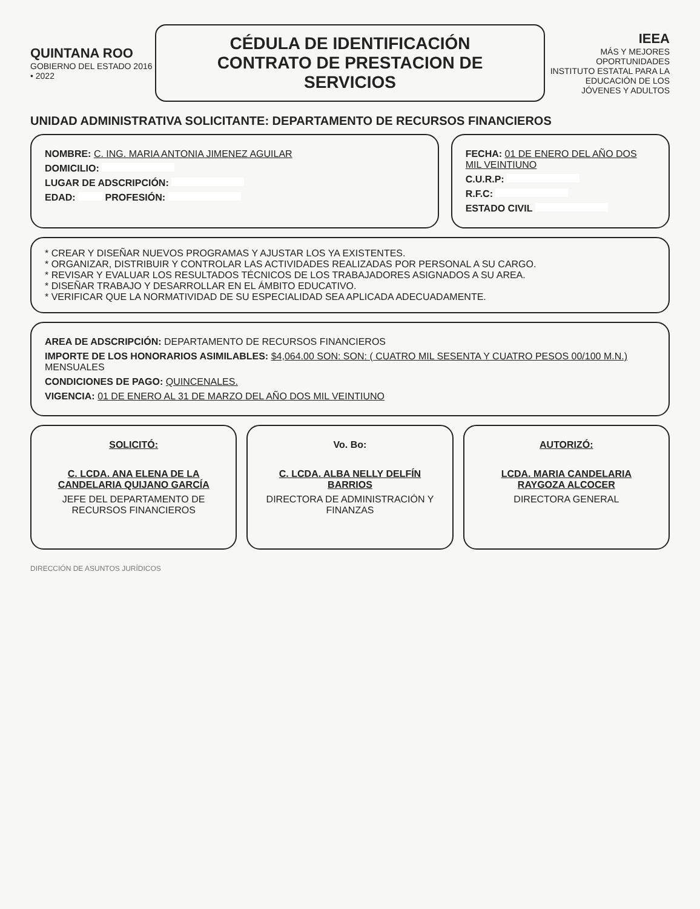QUINTANA ROO
GOBIERNO DEL ESTADO 2016 • 2022
CÉDULA DE IDENTIFICACIÓN
CONTRATO DE PRESTACION DE SERVICIOS
IEEA
MÁS Y MEJORES OPORTUNIDADES
INSTITUTO ESTATAL PARA LA EDUCACIÓN DE LOS JÓVENES Y ADULTOS
UNIDAD ADMINISTRATIVA SOLICITANTE: DEPARTAMENTO DE RECURSOS FINANCIEROS
NOMBRE: C. ING. MARIA ANTONIA JIMENEZ AGUILAR
DOMICILIO:
LUGAR DE ADSCRIPCIÓN:
EDAD: PROFESIÓN:
FECHA: 01 DE ENERO DEL AÑO DOS MIL VEINTIUNO
C.U.R.P:
R.F.C:
ESTADO CIVIL
* CREAR Y DISEÑAR NUEVOS PROGRAMAS Y AJUSTAR LOS YA EXISTENTES.
* ORGANIZAR, DISTRIBUIR Y CONTROLAR LAS ACTIVIDADES REALIZADAS POR PERSONAL A SU CARGO.
* REVISAR Y EVALUAR LOS RESULTADOS TÉCNICOS DE LOS TRABAJADORES ASIGNADOS A SU AREA.
* DISEÑAR TRABAJO Y DESARROLLAR EN EL ÁMBITO EDUCATIVO.
* VERIFICAR QUE LA NORMATIVIDAD DE SU ESPECIALIDAD SEA APLICADA ADECUADAMENTE.
AREA DE ADSCRIPCIÓN: DEPARTAMENTO DE RECURSOS FINANCIEROS
IMPORTE DE LOS HONORARIOS ASIMILABLES: $4,064.00 SON: SON: ( CUATRO MIL SESENTA Y CUATRO PESOS 00/100 M.N.)
MENSUALES
CONDICIONES DE PAGO: QUINCENALES.
VIGENCIA: 01 DE ENERO AL 31 DE MARZO DEL AÑO DOS MIL VEINTIUNO
SOLICITÓ:
C. LCDA. ANA ELENA DE LA CANDELARIA QUIJANO GARCÍA
JEFE DEL DEPARTAMENTO DE RECURSOS FINANCIEROS
Vo. Bo:
C. LCDA. ALBA NELLY DELFÍN BARRIOS
DIRECTORA DE ADMINISTRACIÓN Y FINANZAS
AUTORIZÓ:
LCDA. MARIA CANDELARIA RAYGOZA ALCOCER
DIRECTORA GENERAL
DIRECCIÓN DE ASUNTOS JURÍDICOS